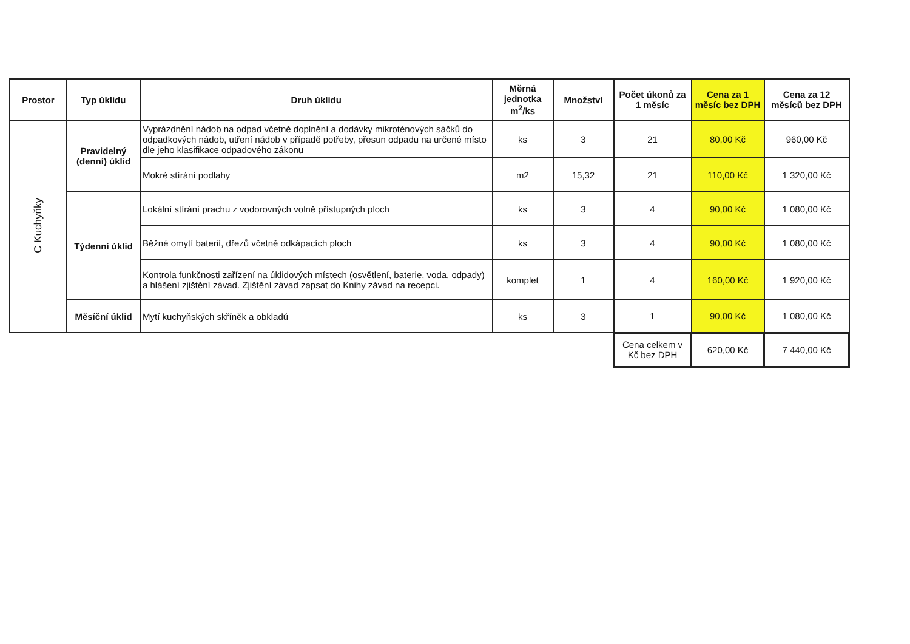| Prostor | Typ úklidu | Druh úklidu | Měrná jednotka m<sup>2</sup>/ks | Množství | Počet úkonů za 1 měsíc | Cena za 1 měsíc bez DPH | Cena za 12 měsíců bez DPH |
| --- | --- | --- | --- | --- | --- | --- | --- |
| C Kuchyňky | Pravidelný (denní) úklid | Vyprázdnění nádob na odpad včetně doplnění a dodávky mikroténových sáčků do odpadkových nádob, utření nádob v případě potřeby, přesun odpadu na určené místo dle jeho klasifikace odpadového zákonu | ks | 3 | 21 | 80,00 Kč | 960,00 Kč |
| | | Mokré stírání podlahy | m2 | 15,32 | 21 | 110,00 Kč | 1 320,00 Kč |
| | Týdenní úklid | Lokální stírání prachu z vodorovných volně přístupných ploch | ks | 3 | 4 | 90,00 Kč | 1 080,00 Kč |
| | | Běžné omytí baterií, dřezů včetně odkápacích ploch | ks | 3 | 4 | 90,00 Kč | 1 080,00 Kč |
| | | Kontrola funkčnosti zařízení na úklidových místech (osvětlení, baterie, voda, odpady) a hlášení zjištění závad. Zjištění závad zapsat do Knihy závad na recepci. | komplet | 1 | 4 | 160,00 Kč | 1 920,00 Kč |
| | Měsíční úklid | Mytí kuchyňských skříněk a obkladů | ks | 3 | 1 | 90,00 Kč | 1 080,00 Kč |
| | | | | | Cena celkem v Kč bez DPH | 620,00 Kč | 7 440,00 Kč |